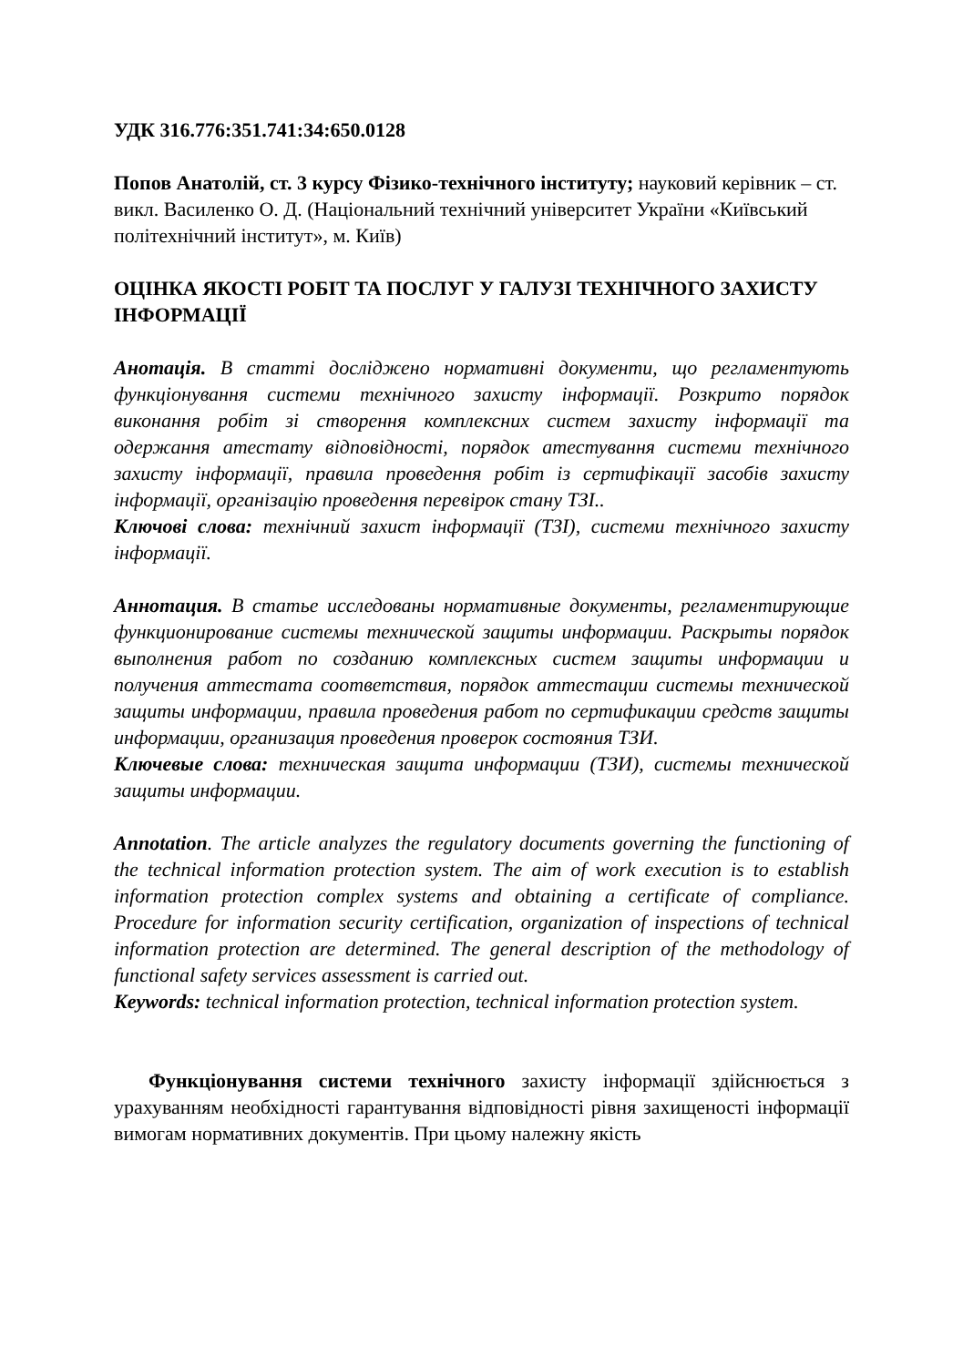УДК 316.776:351.741:34:650.0128
Попов Анатолій, ст. 3 курсу Фізико-технічного інституту; науковий керівник – ст. викл. Василенко О. Д. (Національний технічний університет України «Київський політехнічний інститут», м. Київ)
ОЦІНКА ЯКОСТІ РОБІТ ТА ПОСЛУГ У ГАЛУЗІ ТЕХНІЧНОГО ЗАХИСТУ ІНФОРМАЦІЇ
Анотація. В статті досліджено нормативні документи, що регламентують функціонування системи технічного захисту інформації. Розкрито порядок виконання робіт зі створення комплексних систем захисту інформації та одержання атестату відповідності, порядок атестування системи технічного захисту інформації, правила проведення робіт із сертифікації засобів захисту інформації, організацію проведення перевірок стану ТЗІ..
Ключові слова: технічний захист інформації (ТЗІ), системи технічного захисту інформації.
Аннотация. В статье исследованы нормативные документы, регламентирующие функционирование системы технической защиты информации. Раскрыты порядок выполнения работ по созданию комплексных систем защиты информации и получения аттестата соответствия, порядок аттестации системы технической защиты информации, правила проведения работ по сертификации средств защиты информации, организация проведения проверок состояния ТЗИ.
Ключевые слова: техническая защита информации (ТЗИ), системы технической защиты информации.
Annotation. The article analyzes the regulatory documents governing the functioning of the technical information protection system. The aim of work execution is to establish information protection complex systems and obtaining a certificate of compliance. Procedure for information security certification, organization of inspections of technical information protection are determined. The general description of the methodology of functional safety services assessment is carried out.
Keywords: technical information protection, technical information protection system.
Функціонування системи технічного захисту інформації здійснюється з урахуванням необхідності гарантування відповідності рівня захищеності інформації вимогам нормативних документів. При цьому належну якість